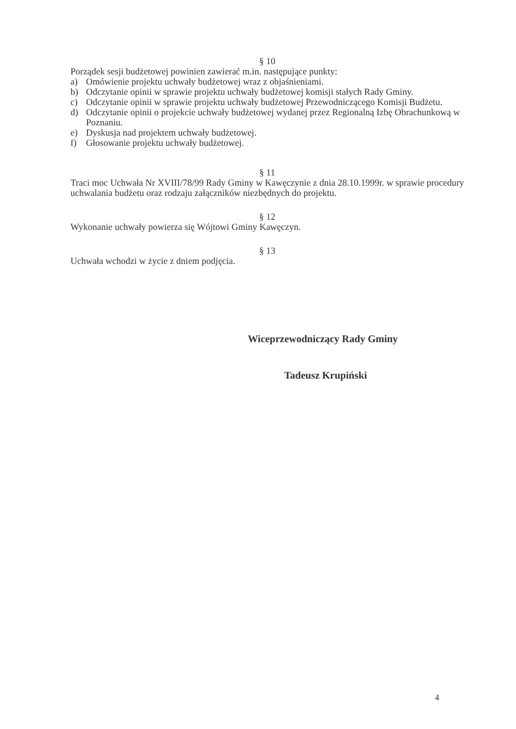§ 10
Porządek sesji budżetowej powinien zawierać m.in. następujące punkty:
a) Omówienie projektu uchwały budżetowej wraz z objaśnieniami.
b) Odczytanie opinii w sprawie projektu uchwały budżetowej komisji stałych Rady Gminy.
c) Odczytanie opinii w sprawie projektu uchwały budżetowej Przewodniczącego Komisji Budżetu.
d) Odczytanie opinii o projekcie uchwały budżetowej wydanej przez Regionalną Izbę Obrachunkową w Poznaniu.
e) Dyskusja nad projektem uchwały budżetowej.
f) Głosowanie projektu uchwały budżetowej.
§ 11
Traci moc Uchwała Nr XVIII/78/99 Rady Gminy w Kawęczynie z dnia 28.10.1999r. w sprawie procedury uchwalania budżetu oraz rodzaju załączników niezbędnych do projektu.
§ 12
Wykonanie uchwały powierza się Wójtowi Gminy Kawęczyn.
§ 13
Uchwała wchodzi w życie z dniem podjęcia.
Wiceprzewodniczący Rady Gminy
Tadeusz Krupiński
4